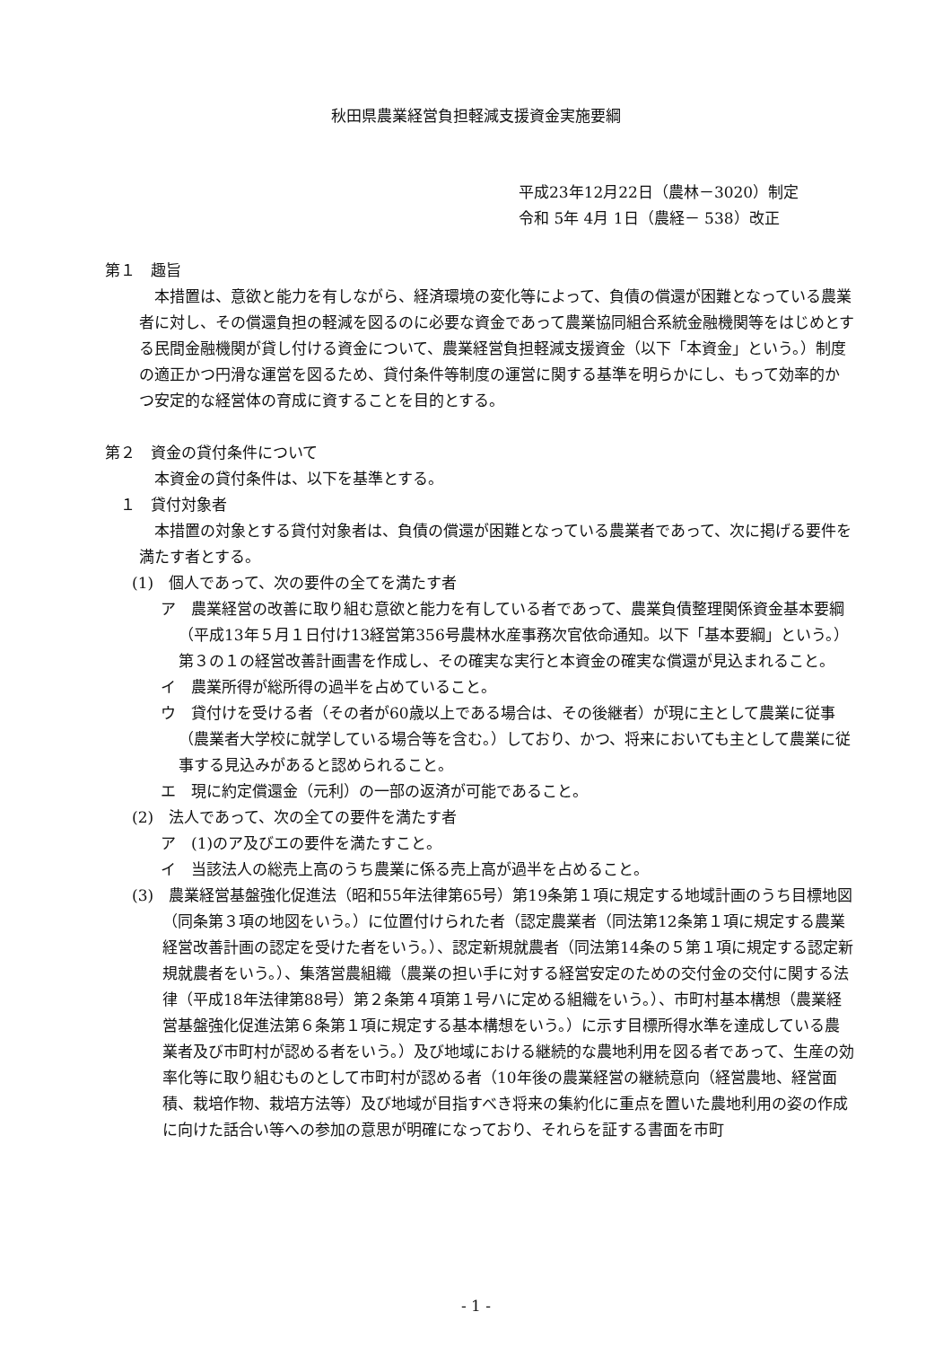秋田県農業経営負担軽減支援資金実施要綱
平成23年12月22日（農林－3020）制定
令和 5年 4月 1日（農経－ 538）改正
第１　趣旨
本措置は、意欲と能力を有しながら、経済環境の変化等によって、負債の償還が困難となっている農業者に対し、その償還負担の軽減を図るのに必要な資金であって農業協同組合系統金融機関等をはじめとする民間金融機関が貸し付ける資金について、農業経営負担軽減支援資金（以下「本資金」という。）制度の適正かつ円滑な運営を図るため、貸付条件等制度の運営に関する基準を明らかにし、もって効率的かつ安定的な経営体の育成に資することを目的とする。
第２　資金の貸付条件について
本資金の貸付条件は、以下を基準とする。
　１　貸付対象者
本措置の対象とする貸付対象者は、負債の償還が困難となっている農業者であって、次に掲げる要件を満たす者とする。
(1)　個人であって、次の要件の全てを満たす者
ア　農業経営の改善に取り組む意欲と能力を有している者であって、農業負債整理関係資金基本要綱（平成13年５月１日付け13経営第356号農林水産事務次官依命通知。以下「基本要綱」という。）第３の１の経営改善計画書を作成し、その確実な実行と本資金の確実な償還が見込まれること。
イ　農業所得が総所得の過半を占めていること。
ウ　貸付けを受ける者（その者が60歳以上である場合は、その後継者）が現に主として農業に従事（農業者大学校に就学している場合等を含む。）しており、かつ、将来においても主として農業に従事する見込みがあると認められること。
エ　現に約定償還金（元利）の一部の返済が可能であること。
(2)　法人であって、次の全ての要件を満たす者
ア　(1)のア及びエの要件を満たすこと。
イ　当該法人の総売上高のうち農業に係る売上高が過半を占めること。
(3)　農業経営基盤強化促進法（昭和55年法律第65号）第19条第１項に規定する地域計画のうち目標地図（同条第３項の地図をいう。）に位置付けられた者（認定農業者（同法第12条第１項に規定する農業経営改善計画の認定を受けた者をいう。）、認定新規就農者（同法第14条の５第１項に規定する認定新規就農者をいう。）、集落営農組織（農業の担い手に対する経営安定のための交付金の交付に関する法律（平成18年法律第88号）第２条第４項第１号ハに定める組織をいう。）、市町村基本構想（農業経営基盤強化促進法第６条第１項に規定する基本構想をいう。）に示す目標所得水準を達成している農業者及び市町村が認める者をいう。）及び地域における継続的な農地利用を図る者であって、生産の効率化等に取り組むものとして市町村が認める者（10年後の農業経営の継続意向（経営農地、経営面積、栽培作物、栽培方法等）及び地域が目指すべき将来の集約化に重点を置いた農地利用の姿の作成に向けた話合い等への参加の意思が明確になっており、それらを証する書面を市町
- 1 -